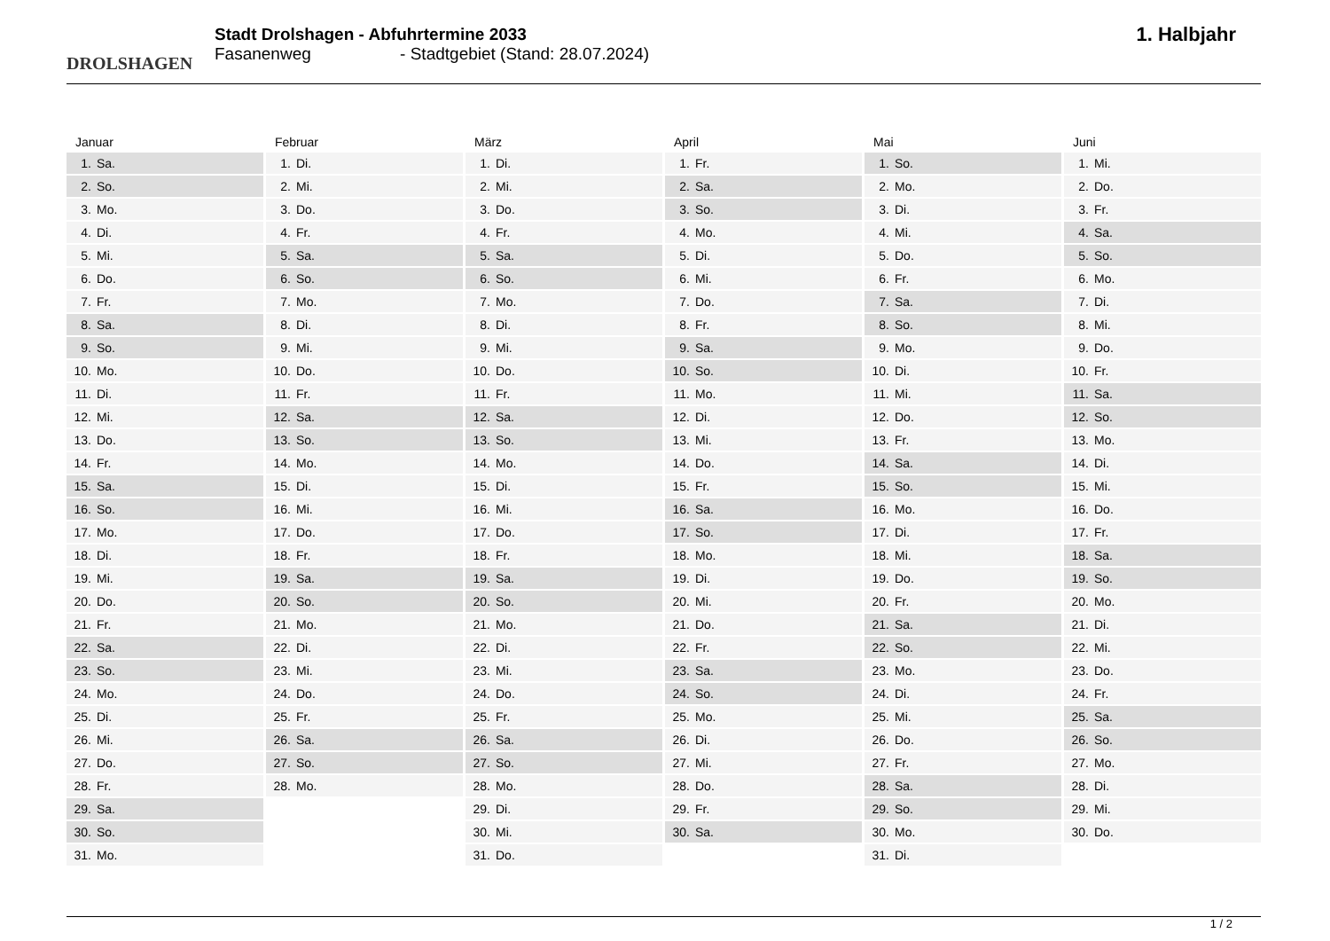DROLSHAGEN
Stadt Drolshagen - Abfuhrtermine 2033
Fasanenweg - Stadtgebiet (Stand: 28.07.2024)
1. Halbjahr
Januar
1. Sa.
2. So.
3. Mo.
4. Di.
5. Mi.
6. Do.
7. Fr.
8. Sa.
9. So.
10. Mo.
11. Di.
12. Mi.
13. Do.
14. Fr.
15. Sa.
16. So.
17. Mo.
18. Di.
19. Mi.
20. Do.
21. Fr.
22. Sa.
23. So.
24. Mo.
25. Di.
26. Mi.
27. Do.
28. Fr.
29. Sa.
30. So.
31. Mo.
Februar
1. Di.
2. Mi.
3. Do.
4. Fr.
5. Sa.
6. So.
7. Mo.
8. Di.
9. Mi.
10. Do.
11. Fr.
12. Sa.
13. So.
14. Mo.
15. Di.
16. Mi.
17. Do.
18. Fr.
19. Sa.
20. So.
21. Mo.
22. Di.
23. Mi.
24. Do.
25. Fr.
26. Sa.
27. So.
28. Mo.
März
1. Di.
2. Mi.
3. Do.
4. Fr.
5. Sa.
6. So.
7. Mo.
8. Di.
9. Mi.
10. Do.
11. Fr.
12. Sa.
13. So.
14. Mo.
15. Di.
16. Mi.
17. Do.
18. Fr.
19. Sa.
20. So.
21. Mo.
22. Di.
23. Mi.
24. Do.
25. Fr.
26. Sa.
27. So.
28. Mo.
29. Di.
30. Mi.
31. Do.
April
1. Fr.
2. Sa.
3. So.
4. Mo.
5. Di.
6. Mi.
7. Do.
8. Fr.
9. Sa.
10. So.
11. Mo.
12. Di.
13. Mi.
14. Do.
15. Fr.
16. Sa.
17. So.
18. Mo.
19. Di.
20. Mi.
21. Do.
22. Fr.
23. Sa.
24. So.
25. Mo.
26. Di.
27. Mi.
28. Do.
29. Fr.
30. Sa.
Mai
1. So.
2. Mo.
3. Di.
4. Mi.
5. Do.
6. Fr.
7. Sa.
8. So.
9. Mo.
10. Di.
11. Mi.
12. Do.
13. Fr.
14. Sa.
15. So.
16. Mo.
17. Di.
18. Mi.
19. Do.
20. Fr.
21. Sa.
22. So.
23. Mo.
24. Di.
25. Mi.
26. Do.
27. Fr.
28. Sa.
29. So.
30. Mo.
31. Di.
Juni
1. Mi.
2. Do.
3. Fr.
4. Sa.
5. So.
6. Mo.
7. Di.
8. Mi.
9. Do.
10. Fr.
11. Sa.
12. So.
13. Mo.
14. Di.
15. Mi.
16. Do.
17. Fr.
18. Sa.
19. So.
20. Mo.
21. Di.
22. Mi.
23. Do.
24. Fr.
25. Sa.
26. So.
27. Mo.
28. Di.
29. Mi.
30. Do.
1 / 2